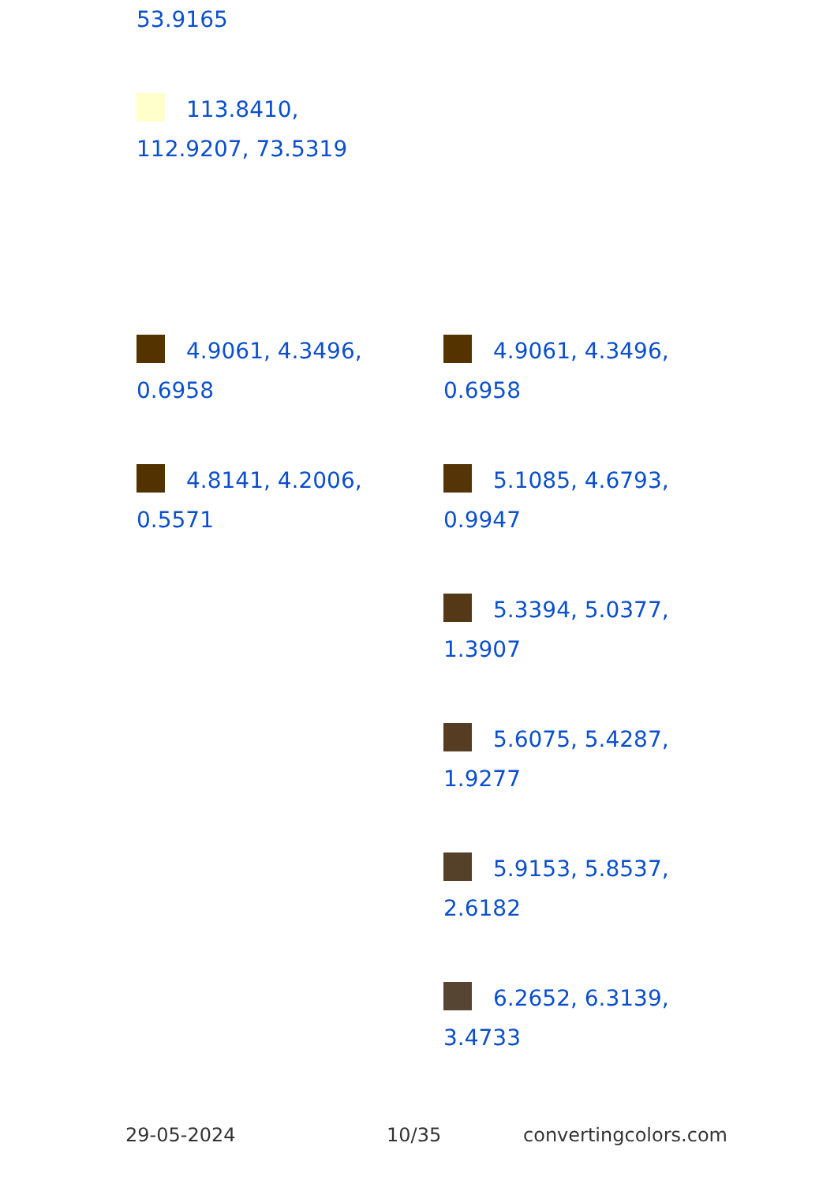53.9165
113.8410, 112.9207, 73.5319
4.9061, 4.3496, 0.6958
4.9061, 4.3496, 0.6958
4.8141, 4.2006, 0.5571
5.1085, 4.6793, 0.9947
5.3394, 5.0377, 1.3907
5.6075, 5.4287, 1.9277
5.9153, 5.8537, 2.6182
6.2652, 6.3139, 3.4733
29-05-2024 10/35 convertingcolors.com